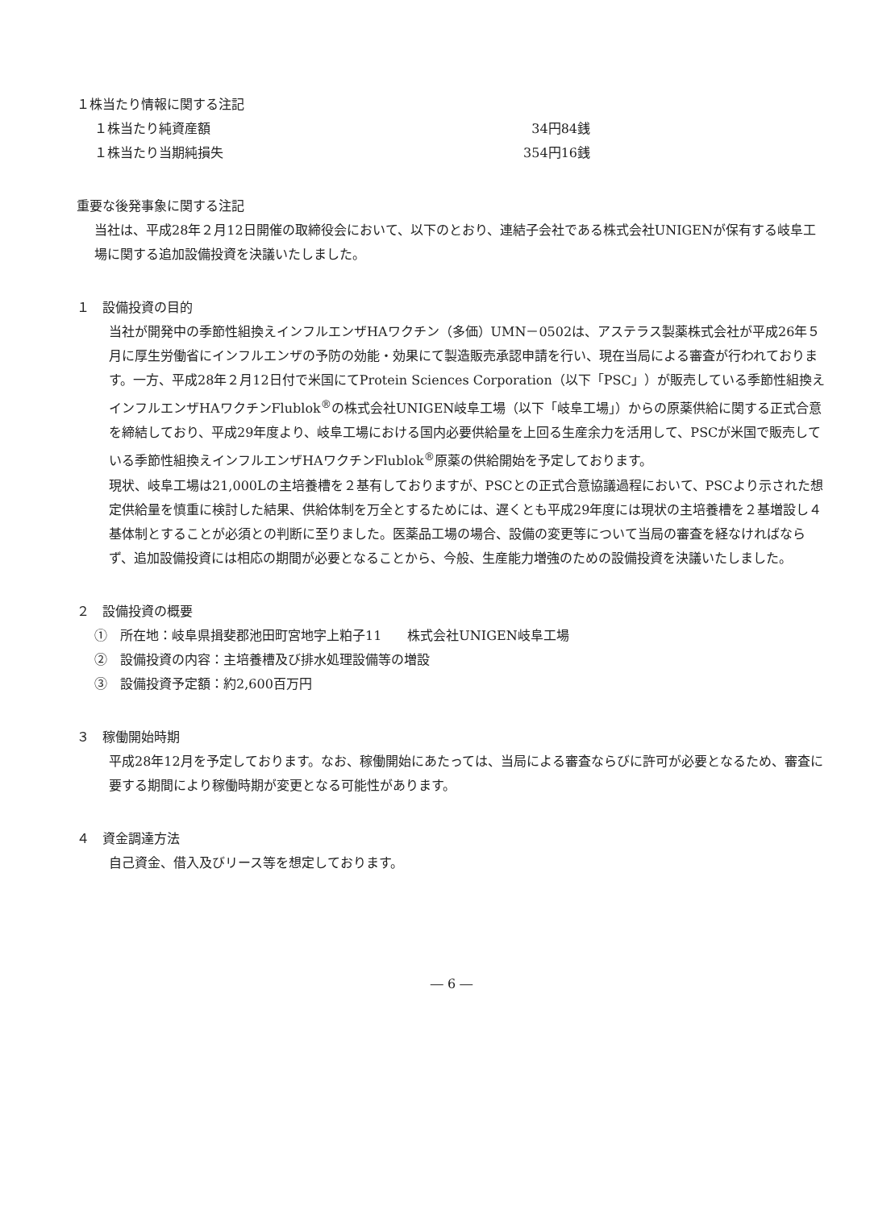１株当たり情報に関する注記
| １株当たり純資産額 | 34円84銭 |
| １株当たり当期純損失 | 354円16銭 |
重要な後発事象に関する注記
当社は、平成28年２月12日開催の取締役会において、以下のとおり、連結子会社である株式会社UNIGENが保有する岐阜工場に関する追加設備投資を決議いたしました。
１　設備投資の目的
当社が開発中の季節性組換えインフルエンザHAワクチン（多価）UMN－0502は、アステラス製薬株式会社が平成26年５月に厚生労働省にインフルエンザの予防の効能・効果にて製造販売承認申請を行い、現在当局による審査が行われております。一方、平成28年２月12日付で米国にてProtein Sciences Corporation（以下「PSC」）が販売している季節性組換えインフルエンザHAワクチンFlublok<sup>®</sup>の株式会社UNIGEN岐阜工場（以下「岐阜工場」）からの原薬供給に関する正式合意を締結しており、平成29年度より、岐阜工場における国内必要供給量を上回る生産余力を活用して、PSCが米国で販売している季節性組換えインフルエンザHAワクチンFlublok<sup>®</sup>原薬の供給開始を予定しております。
現状、岐阜工場は21,000Lの主培養槽を２基有しておりますが、PSCとの正式合意協議過程において、PSCより示された想定供給量を慎重に検討した結果、供給体制を万全とするためには、遅くとも平成29年度には現状の主培養槽を２基増設し４基体制とすることが必須との判断に至りました。医薬品工場の場合、設備の変更等について当局の審査を経なければならず、追加設備投資には相応の期間が必要となることから、今般、生産能力増強のための設備投資を決議いたしました。
２　設備投資の概要
①　所在地：岐阜県揖斐郡池田町宮地字上粕子11　　株式会社UNIGEN岐阜工場
②　設備投資の内容：主培養槽及び排水処理設備等の増設
③　設備投資予定額：約2,600百万円
３　稼働開始時期
平成28年12月を予定しております。なお、稼働開始にあたっては、当局による審査ならびに許可が必要となるため、審査に要する期間により稼働時期が変更となる可能性があります。
４　資金調達方法
自己資金、借入及びリース等を想定しております。
― 6 ―